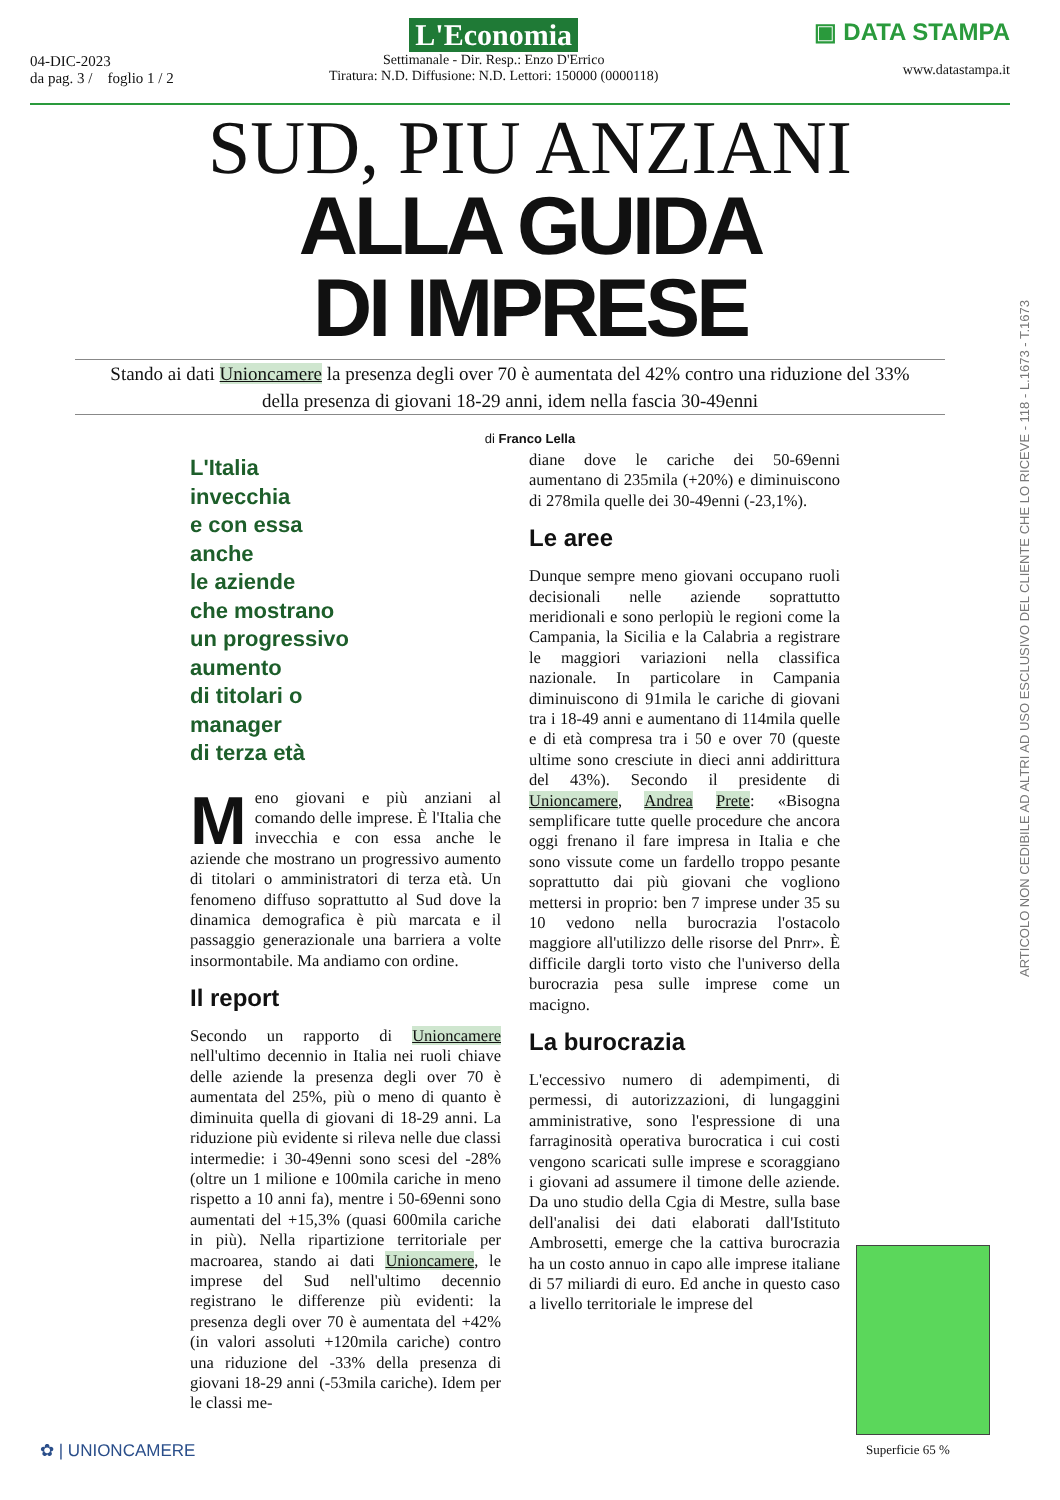04-DIC-2023
da pag. 3 / foglio 1 / 2
L'Economia
Settimanale - Dir. Resp.: Enzo D'Errico
Tiratura: N.D. Diffusione: N.D. Lettori: 150000 (0000118)
▣ DATA STAMPA
www.datastampa.it
SUD, PIU ANZIANI
ALLA GUIDA
DI IMPRESE
Stando ai dati Unioncamere la presenza degli over 70 è aumentata del 42% contro una riduzione del 33%
della presenza di giovani 18-29 anni, idem nella fascia 30-49enni
di Franco Lella
L'Italia
invecchia
e con essa
anche
le aziende
che mostrano
un progressivo
aumento
di titolari o
manager
di terza età
Meno giovani e più anziani al comando delle imprese. È l'Italia che invecchia e con essa anche le aziende che mostrano un progressivo aumento di titolari o amministratori di terza età. Un fenomeno diffuso soprattutto al Sud dove la dinamica demografica è più marcata e il passaggio generazionale una barriera a volte insormontabile. Ma andiamo con ordine.
Il report
Secondo un rapporto di Unioncamere nell'ultimo decennio in Italia nei ruoli chiave delle aziende la presenza degli over 70 è aumentata del 25%, più o meno di quanto è diminuita quella di giovani di 18-29 anni. La riduzione più evidente si rileva nelle due classi intermedie: i 30-49enni sono scesi del -28% (oltre un 1 milione e 100mila cariche in meno rispetto a 10 anni fa), mentre i 50-69enni sono aumentati del +15,3% (quasi 600mila cariche in più). Nella ripartizione territoriale per macroarea, stando ai dati Unioncamere, le imprese del Sud nell'ultimo decennio registrano le differenze più evidenti: la presenza degli over 70 è aumentata del +42% (in valori assoluti +120mila cariche) contro una riduzione del -33% della presenza di giovani 18-29 anni (-53mila cariche). Idem per le classi me-
diane dove le cariche dei 50-69enni aumentano di 235mila (+20%) e diminuiscono di 278mila quelle dei 30-49enni (-23,1%).
Le aree
Dunque sempre meno giovani occupano ruoli decisionali nelle aziende soprattutto meridionali e sono perlopiù le regioni come la Campania, la Sicilia e la Calabria a registrare le maggiori variazioni nella classifica nazionale. In particolare in Campania diminuiscono di 91mila le cariche di giovani tra i 18-49 anni e aumentano di 114mila quelle e di età compresa tra i 50 e over 70 (queste ultime sono cresciute in dieci anni addirittura del 43%). Secondo il presidente di Unioncamere, Andrea Prete: «Bisogna semplificare tutte quelle procedure che ancora oggi frenano il fare impresa in Italia e che sono vissute come un fardello troppo pesante soprattutto dai più giovani che vogliono mettersi in proprio: ben 7 imprese under 35 su 10 vedono nella burocrazia l'ostacolo maggiore all'utilizzo delle risorse del Pnrr». È difficile dargli torto visto che l'universo della burocrazia pesa sulle imprese come un macigno.
La burocrazia
L'eccessivo numero di adempimenti, di permessi, di autorizzazioni, di lungaggini amministrative, sono l'espressione di una farraginosità operativa burocratica i cui costi vengono scaricati sulle imprese e scoraggiano i giovani ad assumere il timone delle aziende. Da uno studio della Cgia di Mestre, sulla base dell'analisi dei dati elaborati dall'Istituto Ambrosetti, emerge che la cattiva burocrazia ha un costo annuo in capo alle imprese italiane di 57 miliardi di euro. Ed anche in questo caso a livello territoriale le imprese del
ARTICOLO NON CEDIBILE AD ALTRI AD USO ESCLUSIVO DEL CLIENTE CHE LO RICEVE - 118 - L.1673 - T.1673
Superficie 65 %
✿ | UNIONCAMERE